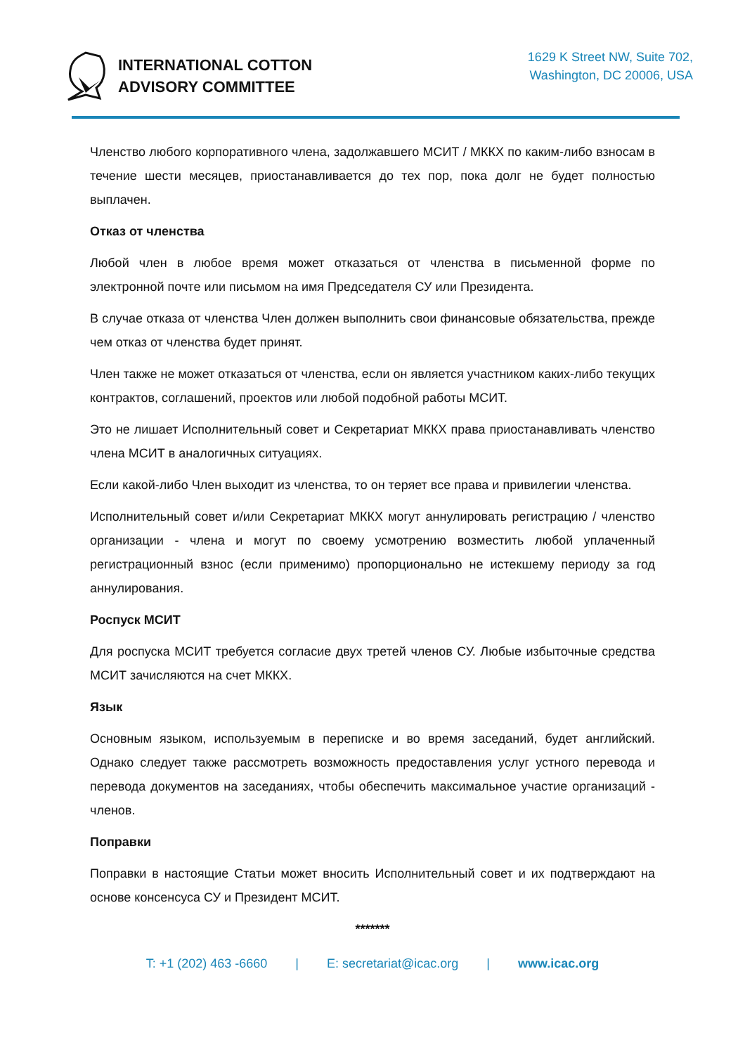INTERNATIONAL COTTON
ADVISORY COMMITTEE
1629 K Street NW, Suite 702,
Washington, DC 20006, USA
Членство любого корпоративного члена, задолжавшего МСИТ / МККХ по каким-либо взносам в течение шести месяцев, приостанавливается до тех пор, пока долг не будет полностью выплачен.
Отказ от членства
Любой член в любое время может отказаться от членства в письменной форме по электронной почте или письмом на имя Председателя СУ или Президента.
В случае отказа от членства Член должен выполнить свои финансовые обязательства, прежде чем отказ от членства будет принят.
Член также не может отказаться от членства, если он является участником каких-либо текущих контрактов, соглашений, проектов или любой подобной работы МСИТ.
Это не лишает Исполнительный совет и Секретариат МККХ права приостанавливать членство члена МСИТ в аналогичных ситуациях.
Если какой-либо Член выходит из членства, то он теряет все права и привилегии членства.
Исполнительный совет и/или Секретариат МККХ могут аннулировать регистрацию / членство организации - члена и могут по своему усмотрению возместить любой уплаченный регистрационный взнос (если применимо) пропорционально не истекшему периоду за год аннулирования.
Роспуск МСИТ
Для роспуска МСИТ требуется согласие двух третей членов СУ. Любые избыточные средства МСИТ зачисляются на счет МККХ.
Язык
Основным языком, используемым в переписке и во время заседаний, будет английский. Однако следует также рассмотреть возможность предоставления услуг устного перевода и перевода документов на заседаниях, чтобы обеспечить максимальное участие организаций - членов.
Поправки
Поправки в настоящие Статьи может вносить Исполнительный совет и их подтверждают на основе консенсуса СУ и Президент МСИТ.
*******
T: +1 (202) 463 -6660 | E: secretariat@icac.org | www.icac.org